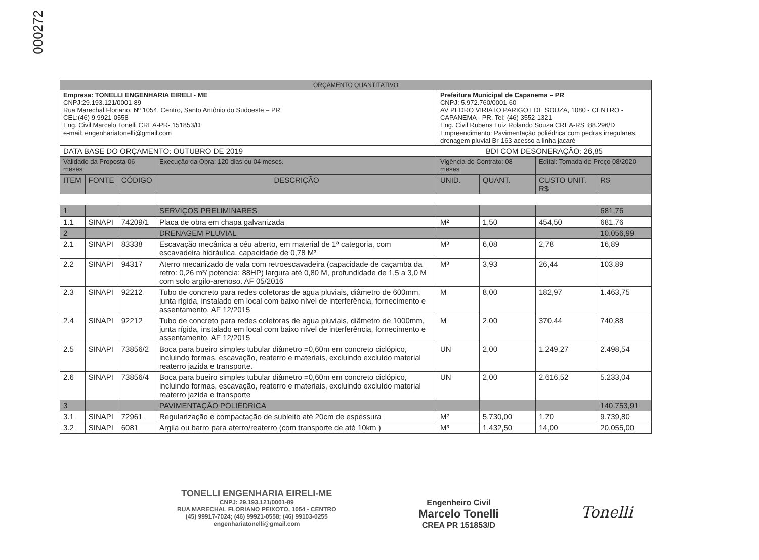000272
| ORÇAMENTO QUANTITATIVO | | | | | | | |
| Empresa: TONELLI ENGENHARIA EIRELI - ME CNPJ:29.193.121/0001-89 Rua Marechal Floriano, Nº 1054, Centro, Santo Antônio do Sudoeste – PR CEL:(46) 9.9921-0558 Eng. Civil Marcelo Tonelli CREA-PR- 151853/D e-mail: engenhariatonelli@gmail.com | | | | Prefeitura Municipal de Capanema – PR CNPJ: 5.972.760/0001-60 AV PEDRO VIRIATO PARIGOT DE SOUZA, 1080 - CENTRO - CAPANEMA - PR. Tel: (46) 3552-1321 Eng. Civil Rubens Luiz Rolando Souza CREA-RS :88.296/D Empreendimento: Pavimentação poliédrica com pedras irregulares, drenagem pluvial Br-163 acesso a linha jacaré | | | |
| DATA BASE DO ORÇAMENTO: OUTUBRO DE 2019 | | | | BDI COM DESONERAÇÃO: 26,85 | | | |
| Validade da Proposta 06 meses | | | Execução da Obra: 120 dias ou 04 meses. | Vigência do Contrato: 08 meses | | Edital: Tomada de Preço 08/2020 | |
| ITEM | FONTE | CÓDIGO | DESCRIÇÃO | UNID. | QUANT. | CUSTO UNIT. R$ | R$ |
| 1 | | | SERVIÇOS PRELIMINARES | | | | 681,76 |
| 1.1 | SINAPI | 74209/1 | Placa de obra em chapa galvanizada | M² | 1,50 | 454,50 | 681,76 |
| 2 | | | DRENAGEM PLUVIAL | | | | 10.056,99 |
| 2.1 | SINAPI | 83338 | Escavação mecânica a céu aberto, em material de 1ª categoria, com escavadeira hidráulica, capacidade de 0,78 M³ | M³ | 6,08 | 2,78 | 16,89 |
| 2.2 | SINAPI | 94317 | Aterro mecanizado de vala com retroescavadeira (capacidade de caçamba da retro: 0,26 m³/ potencia: 88HP) largura até 0,80 M, profundidade de 1,5 a 3,0 M com solo argilo-arenoso. AF 05/2016 | M³ | 3,93 | 26,44 | 103,89 |
| 2.3 | SINAPI | 92212 | Tubo de concreto para redes coletoras de agua pluviais, diâmetro de 600mm, junta rígida, instalado em local com baixo nível de interferência, fornecimento e assentamento. AF 12/2015 | M | 8,00 | 182,97 | 1.463,75 |
| 2.4 | SINAPI | 92212 | Tubo de concreto para redes coletoras de agua pluviais, diâmetro de 1000mm, junta rígida, instalado em local com baixo nível de interferência, fornecimento e assentamento. AF 12/2015 | M | 2,00 | 370,44 | 740,88 |
| 2.5 | SINAPI | 73856/2 | Boca para bueiro simples tubular diâmetro =0,60m em concreto ciclópico, incluindo formas, escavação, reaterro e materiais, excluindo excluído material reaterro jazida e transporte. | UN | 2,00 | 1.249,27 | 2.498,54 |
| 2.6 | SINAPI | 73856/4 | Boca para bueiro simples tubular diâmetro =0,60m em concreto ciclópico, incluindo formas, escavação, reaterro e materiais, excluindo excluído material reaterro jazida e transporte | UN | 2,00 | 2.616,52 | 5.233,04 |
| 3 | | | PAVIMENTAÇÃO POLIÉDRICA | | | | 140.753,91 |
| 3.1 | SINAPI | 72961 | Regularização e compactação de subleito até 20cm de espessura | M² | 5.730,00 | 1,70 | 9.739,80 |
| 3.2 | SINAPI | 6081 | Argila ou barro para aterro/reaterro (com transporte de até 10km ) | M³ | 1.432,50 | 14,00 | 20.055,00 |
TONELLI ENGENHARIA EIRELI-ME
CNPJ: 29.193.121/0001-89
RUA MARECHAL FLORIANO PEIXOTO, 1054 - CENTRO
(45) 99917-7024; (46) 99921-0558; (46) 99103-0255
engenhariatonelli@gmail.com
Engenheiro Civil
Marcelo Tonelli
CREA PR 151853/D
Tonelli